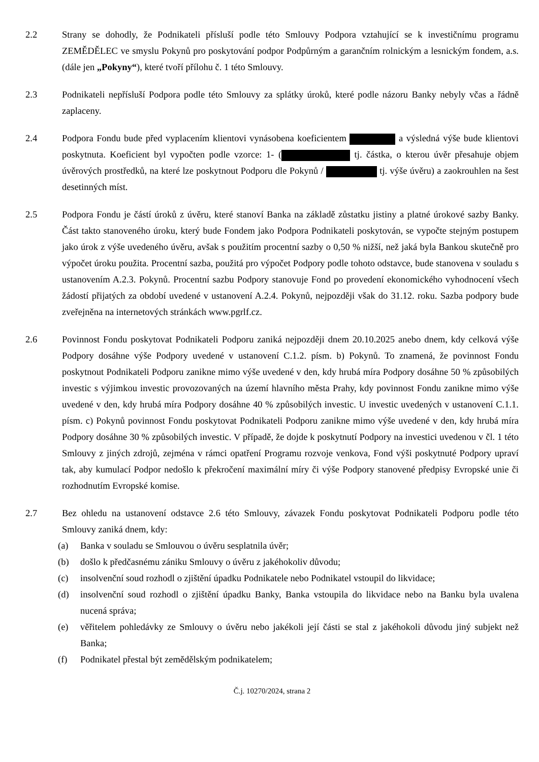2.2 Strany se dohodly, že Podnikateli přísluší podle této Smlouvy Podpora vztahující se k investičnímu programu ZEMĚDĚLEC ve smyslu Pokynů pro poskytování podpor Podpůrným a garančním rolnickým a lesnickým fondem, a.s. (dále jen „Pokyny“), které tvoří přílohu č. 1 této Smlouvy.
2.3 Podnikateli nepřísluší Podpora podle této Smlouvy za splátky úroků, které podle názoru Banky nebyly včas a řádně zaplaceny.
2.4 Podpora Fondu bude před vyplacením klientovi vynásobena koeficientem a výsledná výše bude klientovi poskytnuta. Koeficient byl vypočten podle vzorce: 1- ( tj. částka, o kterou úvěr přesahuje objem úvěrových prostředků, na které lze poskytnout Podporu dle Pokynů / tj. výše úvěru) a zaokrouhlen na šest desetinných míst.
2.5 Podpora Fondu je částí úroků z úvěru, které stanoví Banka na základě zůstatku jistiny a platné úrokové sazby Banky. Část takto stanoveného úroku, který bude Fondem jako Podpora Podnikateli poskytován, se vypočte stejným postupem jako úrok z výše uvedeného úvěru, avšak s použitím procentní sazby o 0,50 % nižší, než jaká byla Bankou skutečně pro výpočet úroku použita. Procentní sazba, použitá pro výpočet Podpory podle tohoto odstavce, bude stanovena v souladu s ustanovením A.2.3. Pokynů. Procentní sazbu Podpory stanovuje Fond po provedení ekonomického vyhodnocení všech žádostí přijatých za období uvedené v ustanovení A.2.4. Pokynů, nejpozději však do 31.12. roku. Sazba podpory bude zveřejněna na internetových stránkách www.pgrlf.cz.
2.6 Povinnost Fondu poskytovat Podnikateli Podporu zaniká nejpozději dnem 20.10.2025 anebo dnem, kdy celková výše Podpory dosáhne výše Podpory uvedené v ustanovení C.1.2. písm. b) Pokynů. To znamená, že povinnost Fondu poskytnout Podnikateli Podporu zanikne mimo výše uvedené v den, kdy hrubá míra Podpory dosáhne 50 % způsobilých investic s výjimkou investic provozovaných na území hlavního města Prahy, kdy povinnost Fondu zanikne mimo výše uvedené v den, kdy hrubá míra Podpory dosáhne 40 % způsobilých investic. U investic uvedených v ustanovení C.1.1. písm. c) Pokynů povinnost Fondu poskytovat Podnikateli Podporu zanikne mimo výše uvedené v den, kdy hrubá míra Podpory dosáhne 30 % způsobilých investic. V případě, že dojde k poskytnutí Podpory na investici uvedenou v čl. 1 této Smlouvy z jiných zdrojů, zejména v rámci opatření Programu rozvoje venkova, Fond výši poskytnuté Podpory upraví tak, aby kumulací Podpor nedošlo k překročení maximální míry či výše Podpory stanovené předpisy Evropské unie či rozhodnutím Evropské komise.
2.7 Bez ohledu na ustanovení odstavce 2.6 této Smlouvy, závazek Fondu poskytovat Podnikateli Podporu podle této Smlouvy zaniká dnem, kdy:
(a) Banka v souladu se Smlouvou o úvěru sesplatnila úvěr;
(b) došlo k předčasnému zániku Smlouvy o úvěru z jakéhokoliv důvodu;
(c) insolvenční soud rozhodl o zjištění úpadku Podnikatele nebo Podnikatel vstoupil do likvidace;
(d) insolvenční soud rozhodl o zjištění úpadku Banky, Banka vstoupila do likvidace nebo na Banku byla uvalena nucená správa;
(e) věřitelem pohledávky ze Smlouvy o úvěru nebo jakékoli její části se stal z jakéhokoli důvodu jiný subjekt než Banka;
(f) Podnikatel přestal být zemědělským podnikatelem;
Č.j. 10270/2024, strana 2